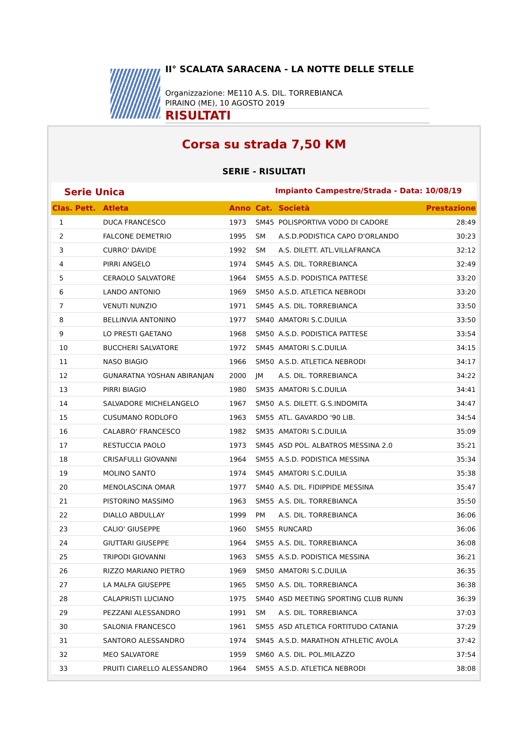II° SCALATA SARACENA - LA NOTTE DELLE STELLE
Organizzazione: ME110 A.S. DIL. TORREBIANCA
PIRAINO (ME), 10 AGOSTO 2019
RISULTATI
Corsa su strada 7,50 KM
SERIE - RISULTATI
Serie Unica Impianto Campestre/Strada - Data: 10/08/19
| Clas. Pett. | Atleta | Anno | Cat. | Società | Prestazione |
| --- | --- | --- | --- | --- | --- |
| 1 | DUCA FRANCESCO | 1973 | SM45 | POLISPORTIVA VODO DI CADORE | 28:49 |
| 2 | FALCONE DEMETRIO | 1995 | SM | A.S.D.PODISTICA CAPO D'ORLANDO | 30:23 |
| 3 | CURRO' DAVIDE | 1992 | SM | A.S. DILETT. ATL.VILLAFRANCA | 32:12 |
| 4 | PIRRI ANGELO | 1974 | SM45 | A.S. DIL. TORREBIANCA | 32:49 |
| 5 | CERAOLO SALVATORE | 1964 | SM55 | A.S.D. PODISTICA PATTESE | 33:20 |
| 6 | LANDO ANTONIO | 1969 | SM50 | A.S.D. ATLETICA NEBRODI | 33:20 |
| 7 | VENUTI NUNZIO | 1971 | SM45 | A.S. DIL. TORREBIANCA | 33:50 |
| 8 | BELLINVIA ANTONINO | 1977 | SM40 | AMATORI S.C.DUILIA | 33:50 |
| 9 | LO PRESTI GAETANO | 1968 | SM50 | A.S.D. PODISTICA PATTESE | 33:54 |
| 10 | BUCCHERI SALVATORE | 1972 | SM45 | AMATORI S.C.DUILIA | 34:15 |
| 11 | NASO BIAGIO | 1966 | SM50 | A.S.D. ATLETICA NEBRODI | 34:17 |
| 12 | GUNARATNA YOSHAN ABIRANJAN | 2000 | JM | A.S. DIL. TORREBIANCA | 34:22 |
| 13 | PIRRI BIAGIO | 1980 | SM35 | AMATORI S.C.DUILIA | 34:41 |
| 14 | SALVADORE MICHELANGELO | 1967 | SM50 | A.S. DILETT. G.S.INDOMITA | 34:47 |
| 15 | CUSUMANO RODLOFO | 1963 | SM55 | ATL. GAVARDO '90 LIB. | 34:54 |
| 16 | CALABRO' FRANCESCO | 1982 | SM35 | AMATORI S.C.DUILIA | 35:09 |
| 17 | RESTUCCIA PAOLO | 1973 | SM45 | ASD POL. ALBATROS MESSINA 2.0 | 35:21 |
| 18 | CRISAFULLI GIOVANNI | 1964 | SM55 | A.S.D. PODISTICA MESSINA | 35:34 |
| 19 | MOLINO SANTO | 1974 | SM45 | AMATORI S.C.DUILIA | 35:38 |
| 20 | MENOLASCINA OMAR | 1977 | SM40 | A.S. DIL. FIDIPPIDE MESSINA | 35:47 |
| 21 | PISTORINO MASSIMO | 1963 | SM55 | A.S. DIL. TORREBIANCA | 35:50 |
| 22 | DIALLO ABDULLAY | 1999 | PM | A.S. DIL. TORREBIANCA | 36:06 |
| 23 | CALIO' GIUSEPPE | 1960 | SM55 | RUNCARD | 36:06 |
| 24 | GIUTTARI GIUSEPPE | 1964 | SM55 | A.S. DIL. TORREBIANCA | 36:08 |
| 25 | TRIPODI GIOVANNI | 1963 | SM55 | A.S.D. PODISTICA MESSINA | 36:21 |
| 26 | RIZZO MARIANO PIETRO | 1969 | SM50 | AMATORI S.C.DUILIA | 36:35 |
| 27 | LA MALFA GIUSEPPE | 1965 | SM50 | A.S. DIL. TORREBIANCA | 36:38 |
| 28 | CALAPRISTI LUCIANO | 1975 | SM40 | ASD MEETING SPORTING CLUB RUNN | 36:39 |
| 29 | PEZZANI ALESSANDRO | 1991 | SM | A.S. DIL. TORREBIANCA | 37:03 |
| 30 | SALONIA FRANCESCO | 1961 | SM55 | ASD ATLETICA FORTITUDO CATANIA | 37:29 |
| 31 | SANTORO ALESSANDRO | 1974 | SM45 | A.S.D. MARATHON ATHLETIC AVOLA | 37:42 |
| 32 | MEO SALVATORE | 1959 | SM60 | A.S. DIL. POL.MILAZZO | 37:54 |
| 33 | PRUITI CIARELLO ALESSANDRO | 1964 | SM55 | A.S.D. ATLETICA NEBRODI | 38:08 |